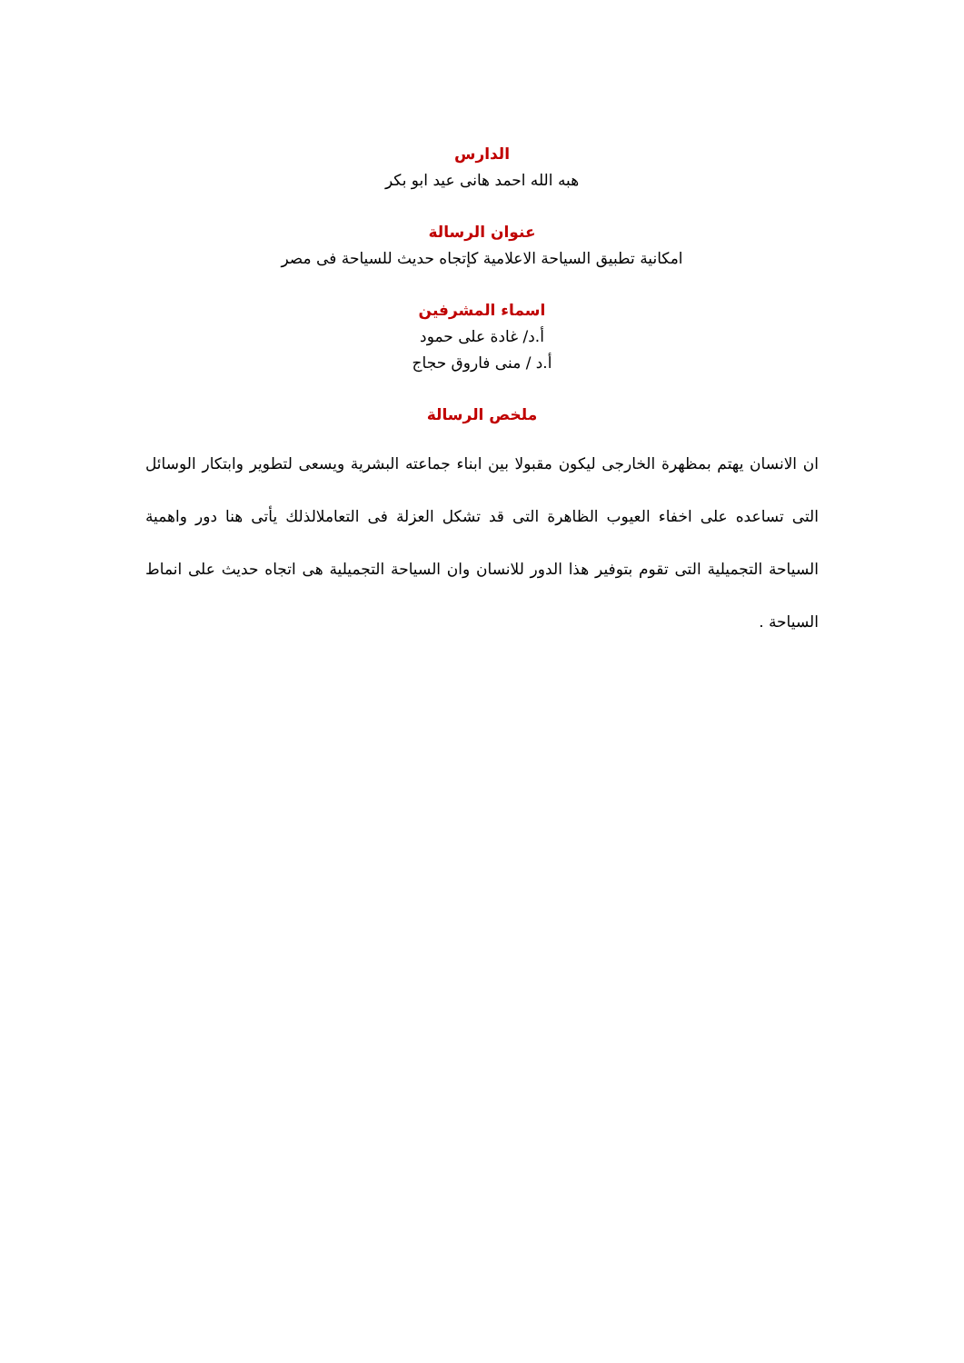الدارس
هبه الله احمد هانى عيد ابو بكر
عنوان الرسالة
امكانية تطبيق السياحة الاعلامية كإتجاه حديث للسياحة فى مصر
اسماء المشرفين
أ.د/ غادة على حمود
أ.د / منى فاروق حجاج
ملخص الرسالة
ان الانسان يهتم بمظهرة الخارجى ليكون مقبولا بين ابناء جماعته البشرية ويسعى لتطوير وابتكار الوسائل التى تساعده على اخفاء العيوب الظاهرة التى قد تشكل العزلة فى التعاملالذلك يأتى هنا دور واهمية السياحة التجميلية التى تقوم بتوفير هذا الدور للانسان وان السياحة التجميلية هى اتجاه حديث على انماط السياحة .